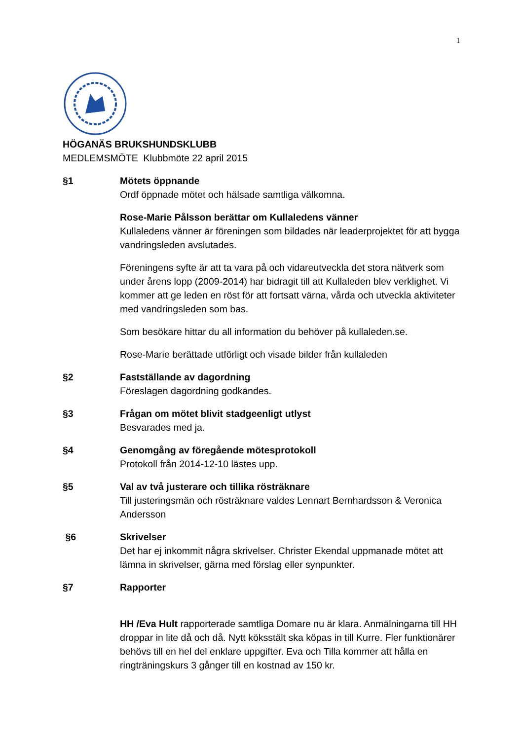1
HÖGANÄS BRUKSHUNDSKLUBB
MEDLEMSMÖTE Klubbmöte 22 april 2015
§1 Mötets öppnande
Ordf öppnade mötet och hälsade samtliga välkomna.
Rose-Marie Pålsson berättar om Kullaledens vänner
Kullaledens vänner är föreningen som bildades när leaderprojektet för att bygga vandringsleden avslutades.
Föreningens syfte är att ta vara på och vidareutveckla det stora nätverk som under årens lopp (2009-2014) har bidragit till att Kullaleden blev verklighet. Vi kommer att ge leden en röst för att fortsatt värna, vårda och utveckla aktiviteter med vandringsleden som bas.
Som besökare hittar du all information du behöver på kullaleden.se.
Rose-Marie berättade utförligt och visade bilder från kullaleden
§2 Fastställande av dagordning
Föreslagen dagordning godkändes.
§3 Frågan om mötet blivit stadgeenligt utlyst
Besvarades med ja.
§4 Genomgång av föregående mötesprotokoll
Protokoll från 2014-12-10 lästes upp.
§5 Val av två justerare och tillika rösträknare
Till justeringsmän och rösträknare valdes Lennart Bernhardsson & Veronica Andersson
§6 Skrivelser
Det har ej inkommit några skrivelser. Christer Ekendal uppmanade mötet att lämna in skrivelser, gärna med förslag eller synpunkter.
§7 Rapporter
HH /Eva Hult rapporterade samtliga Domare nu är klara. Anmälningarna till HH droppar in lite då och då. Nytt köksstält ska köpas in till Kurre. Fler funktionärer behövs till en hel del enklare uppgifter. Eva och Tilla kommer att hålla en ringträningskurs 3 gånger till en kostnad av 150 kr.